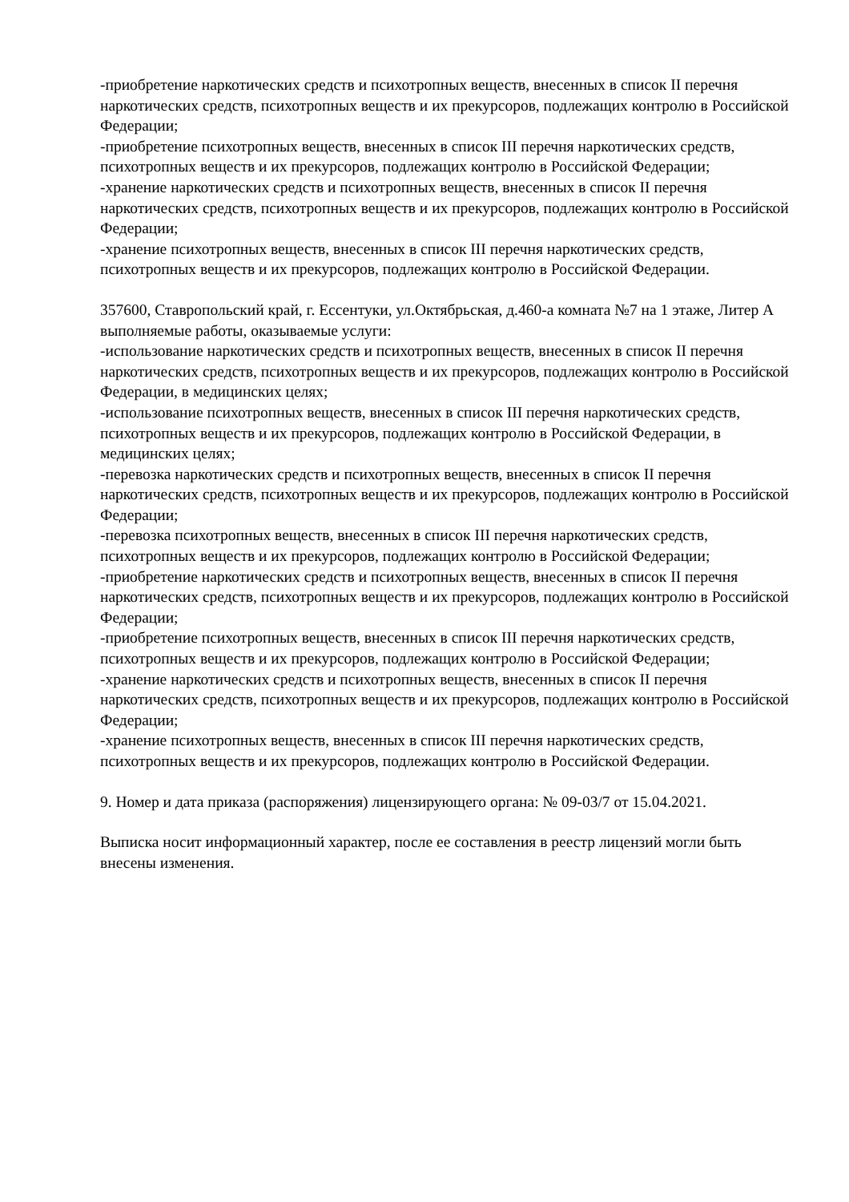-приобретение наркотических средств и психотропных веществ, внесенных в список II перечня наркотических средств, психотропных веществ и их прекурсоров, подлежащих контролю в Российской Федерации;
-приобретение психотропных веществ, внесенных в список III перечня наркотических средств, психотропных веществ и их прекурсоров, подлежащих контролю в Российской Федерации;
-хранение наркотических средств и психотропных веществ, внесенных в список II перечня наркотических средств, психотропных веществ и их прекурсоров, подлежащих контролю в Российской Федерации;
-хранение психотропных веществ, внесенных в список III перечня наркотических средств, психотропных веществ и их прекурсоров, подлежащих контролю в Российской Федерации.
357600, Ставропольский край, г. Ессентуки, ул.Октябрьская, д.460-а комната №7 на 1 этаже, Литер А
выполняемые работы, оказываемые услуги:
-использование наркотических средств и психотропных веществ, внесенных в список II перечня наркотических средств, психотропных веществ и их прекурсоров, подлежащих контролю в Российской Федерации, в медицинских целях;
-использование психотропных веществ, внесенных в список III перечня наркотических средств, психотропных веществ и их прекурсоров, подлежащих контролю в Российской Федерации, в медицинских целях;
-перевозка наркотических средств и психотропных веществ, внесенных в список II перечня наркотических средств, психотропных веществ и их прекурсоров, подлежащих контролю в Российской Федерации;
-перевозка психотропных веществ, внесенных в список III перечня наркотических средств, психотропных веществ и их прекурсоров, подлежащих контролю в Российской Федерации;
-приобретение наркотических средств и психотропных веществ, внесенных в список II перечня наркотических средств, психотропных веществ и их прекурсоров, подлежащих контролю в Российской Федерации;
-приобретение психотропных веществ, внесенных в список III перечня наркотических средств, психотропных веществ и их прекурсоров, подлежащих контролю в Российской Федерации;
-хранение наркотических средств и психотропных веществ, внесенных в список II перечня наркотических средств, психотропных веществ и их прекурсоров, подлежащих контролю в Российской Федерации;
-хранение психотропных веществ, внесенных в список III перечня наркотических средств, психотропных веществ и их прекурсоров, подлежащих контролю в Российской Федерации.
9. Номер и дата приказа (распоряжения) лицензирующего органа: № 09-03/7 от 15.04.2021.
Выписка носит информационный характер, после ее составления в реестр лицензий могли быть внесены изменения.